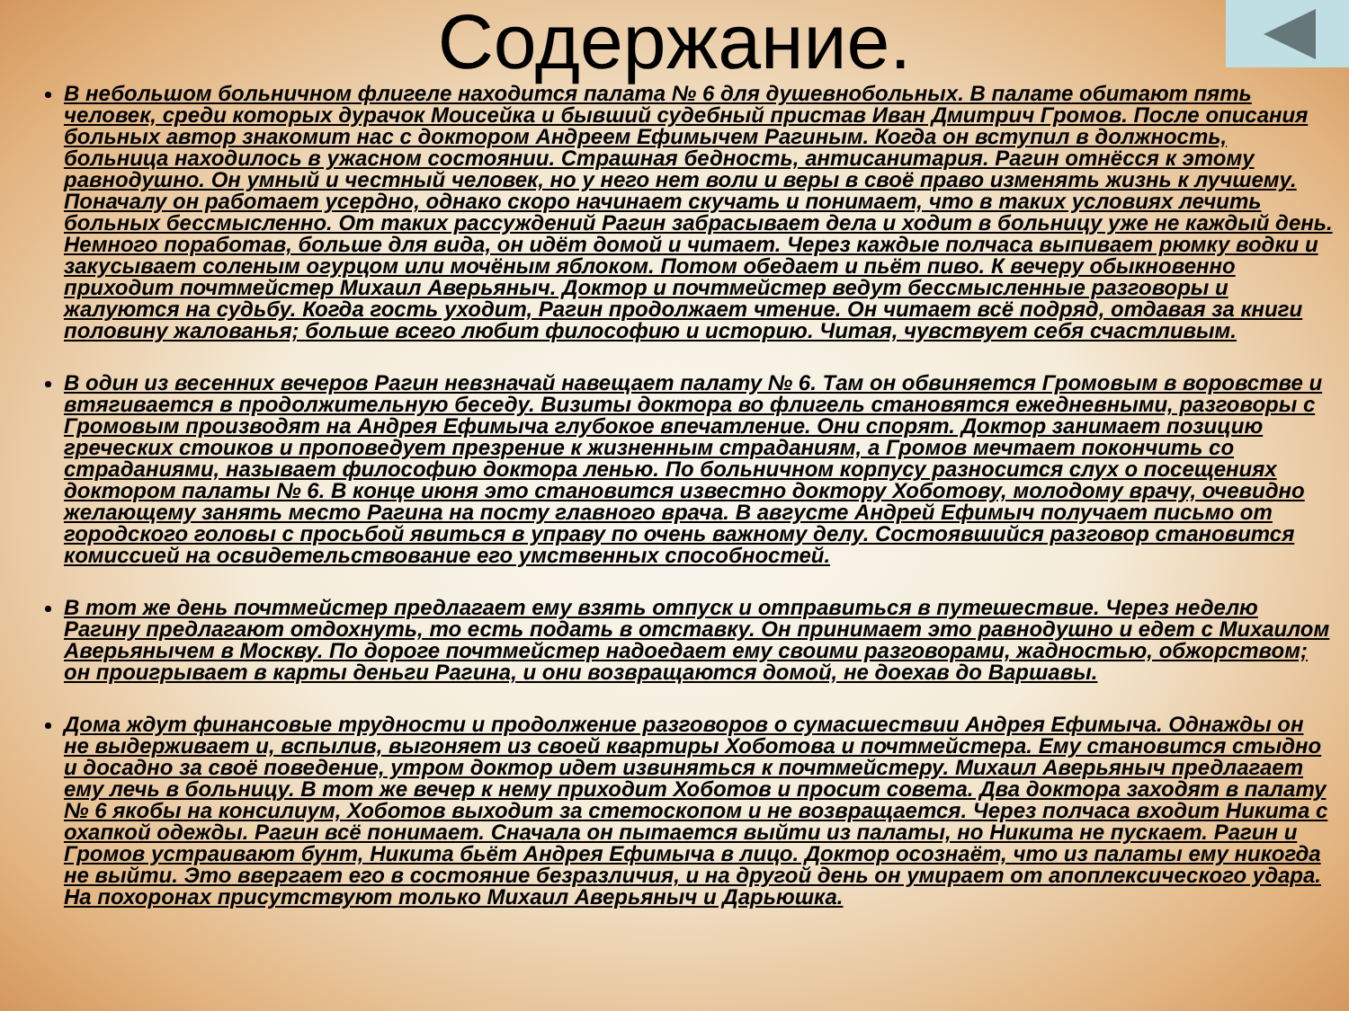Содержание.
В небольшом больничном флигеле находится палата № 6 для душевнобольных. В палате обитают пять человек, среди которых дурачок Моисейка и бывший судебный пристав Иван Дмитрич Громов. После описания больных автор знакомит нас с доктором Андреем Ефимычем Рагиным. Когда он вступил в должность, больница находилось в ужасном состоянии. Страшная бедность, антисанитария. Рагин отнёсся к этому равнодушно. Он умный и честный человек, но у него нет воли и веры в своё право изменять жизнь к лучшему. Поначалу он работает усердно, однако скоро начинает скучать и понимает, что в таких условиях лечить больных бессмысленно. От таких рассуждений Рагин забрасывает дела и ходит в больницу уже не каждый день. Немного поработав, больше для вида, он идёт домой и читает. Через каждые полчаса выпивает рюмку водки и закусывает соленым огурцом или мочёным яблоком. Потом обедает и пьёт пиво. К вечеру обыкновенно приходит почтмейстер Михаил Аверьяныч. Доктор и почтмейстер ведут бессмысленные разговоры и жалуются на судьбу. Когда гость уходит, Рагин продолжает чтение. Он читает всё подряд, отдавая за книги половину жалованья; больше всего любит философию и историю. Читая, чувствует себя счастливым.
В один из весенних вечеров Рагин невзначай навещает палату № 6. Там он обвиняется Громовым в воровстве и втягивается в продолжительную беседу. Визиты доктора во флигель становятся ежедневными, разговоры с Громовым производят на Андрея Ефимыча глубокое впечатление. Они спорят. Доктор занимает позицию греческих стоиков и проповедует презрение к жизненным страданиям, а Громов мечтает покончить со страданиями, называет философию доктора ленью. По больничном корпусу разносится слух о посещениях доктором палаты № 6. В конце июня это становится известно доктору Хоботову, молодому врачу, очевидно желающему занять место Рагина на посту главного врача. В августе Андрей Ефимыч получает письмо от городского головы с просьбой явиться в управу по очень важному делу. Состоявшийся разговор становится комиссией на освидетельствование его умственных способностей.
В тот же день почтмейстер предлагает ему взять отпуск и отправиться в путешествие. Через неделю Рагину предлагают отдохнуть, то есть подать в отставку. Он принимает это равнодушно и едет с Михаилом Аверьянычем в Москву. По дороге почтмейстер надоедает ему своими разговорами, жадностью, обжорством; он проигрывает в карты деньги Рагина, и они возвращаются домой, не доехав до Варшавы.
Дома ждут финансовые трудности и продолжение разговоров о сумасшествии Андрея Ефимыча. Однажды он не выдерживает и, вспылив, выгоняет из своей квартиры Хоботова и почтмейстера. Ему становится стыдно и досадно за своё поведение, утром доктор идет извиняться к почтмейстеру. Михаил Аверьяныч предлагает ему лечь в больницу. В тот же вечер к нему приходит Хоботов и просит совета. Два доктора заходят в палату № 6 якобы на консилиум, Хоботов выходит за стетоскопом и не возвращается. Через полчаса входит Никита с охапкой одежды. Рагин всё понимает. Сначала он пытается выйти из палаты, но Никита не пускает. Рагин и Громов устраивают бунт, Никита бьёт Андрея Ефимыча в лицо. Доктор осознаёт, что из палаты ему никогда не выйти. Это ввергает его в состояние безразличия, и на другой день он умирает от апоплексического удара. На похоронах присутствуют только Михаил Аверьяныч и Дарьюшка.